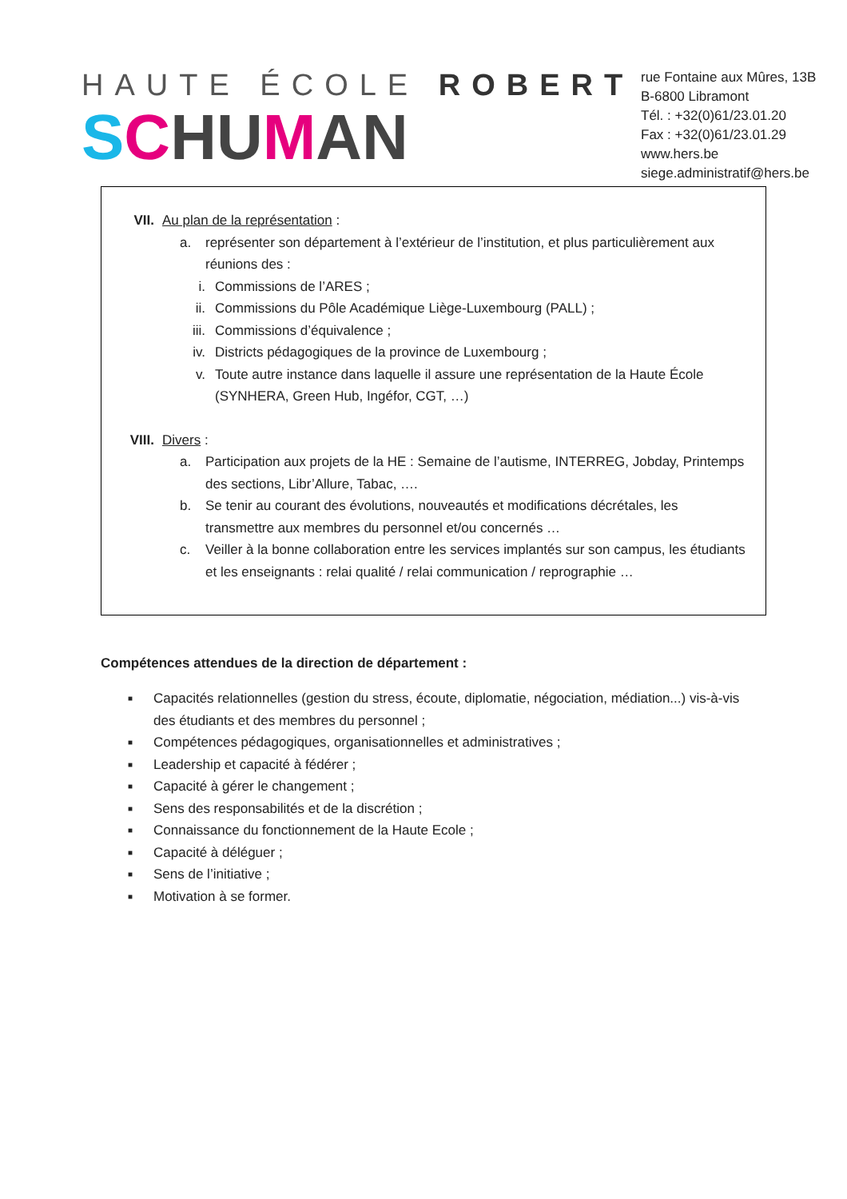HAUTE ÉCOLE ROBERT
SCHUMAN
rue Fontaine aux Mûres, 13B
B-6800 Libramont
Tél. : +32(0)61/23.01.20
Fax : +32(0)61/23.01.29
www.hers.be
siege.administratif@hers.be
VII.
Au plan de la représentation :
a. représenter son département à l’extérieur de l’institution, et plus particulièrement aux réunions des :
i. Commissions de l’ARES ;
ii. Commissions du Pôle Académique Liège-Luxembourg (PALL) ;
iii.
Commissions d’équivalence ;
iv. Districts pédagogiques de la province de Luxembourg ;
v. Toute autre instance dans laquelle il assure une représentation de la Haute École (SYNHERA, Green Hub, Ingéfor, CGT, …)
VIII.
Divers :
a. Participation aux projets de la HE : Semaine de l’autisme, INTERREG, Jobday, Printemps des sections, Libr’Allure, Tabac, ….
b. Se tenir au courant des évolutions, nouveautés et modifications décrétales, les transmettre aux membres du personnel et/ou concernés …
c. Veiller à la bonne collaboration entre les services implantés sur son campus, les étudiants et les enseignants : relai qualité / relai communication / reprographie …
Compétences attendues de la direction de département :
■ Capacités relationnelles (gestion du stress, écoute, diplomatie, négociation, médiation...) vis-à-vis des étudiants et des membres du personnel ;
■ Compétences pédagogiques, organisationnelles et administratives ;
■ Leadership et capacité à fédérer ;
■ Capacité à gérer le changement ;
■ Sens des responsabilités et de la discrétion ;
■ Connaissance du fonctionnement de la Haute Ecole ;
■ Capacité à déléguer ;
■ Sens de l’initiative ;
■ Motivation à se former.